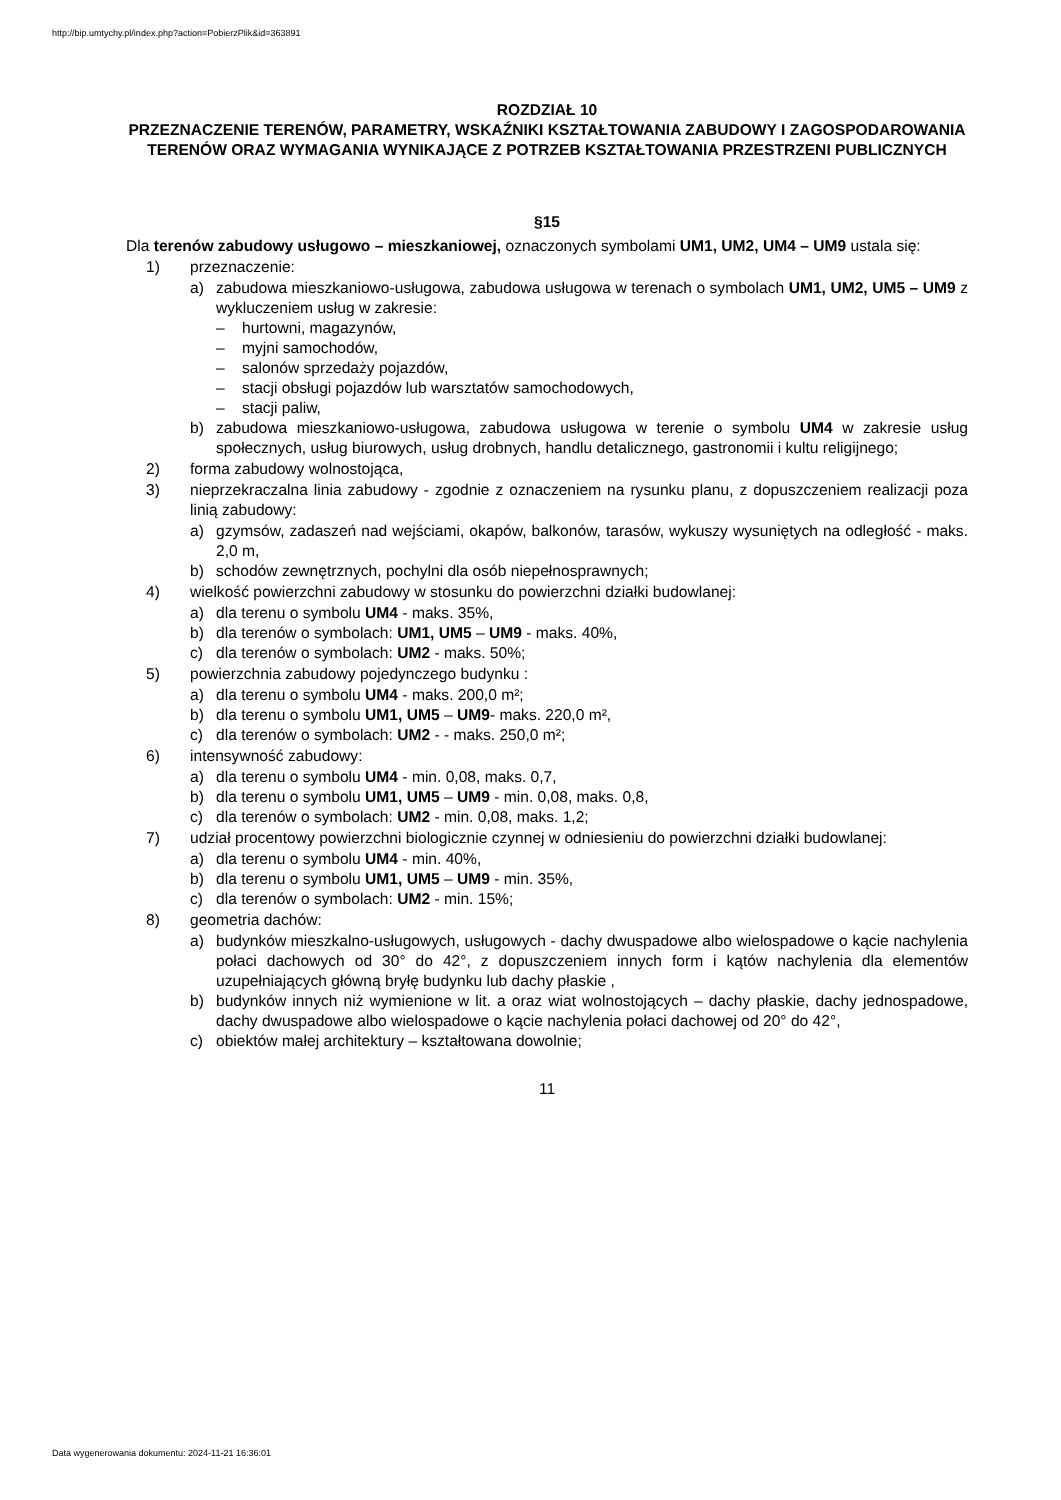http://bip.umtychy.pl/index.php?action=PobierzPlik&id=363891
ROZDZIAŁ 10
PRZEZNACZENIE TERENÓW, PARAMETRY, WSKAŹNIKI KSZTAŁTOWANIA ZABUDOWY I ZAGOSPODAROWANIA TERENÓW ORAZ WYMAGANIA WYNIKAJĄCE Z POTRZEB KSZTAŁTOWANIA PRZESTRZENI PUBLICZNYCH
§15
Dla terenów zabudowy usługowo – mieszkaniowej, oznaczonych symbolami UM1, UM2, UM4 – UM9 ustala się:
1) przeznaczenie:
a) zabudowa mieszkaniowo-usługowa, zabudowa usługowa w terenach o symbolach UM1, UM2, UM5 – UM9 z wykluczeniem usług w zakresie:
– hurtowni, magazynów,
– myjni samochodów,
– salonów sprzedaży pojazdów,
– stacji obsługi pojazdów lub warsztatów samochodowych,
– stacji paliw,
b) zabudowa mieszkaniowo-usługowa, zabudowa usługowa w terenie o symbolu UM4 w zakresie usług społecznych, usług biurowych, usług drobnych, handlu detalicznego, gastronomii i kultu religijnego;
2) forma zabudowy wolnostojąca,
3) nieprzekraczalna linia zabudowy - zgodnie z oznaczeniem na rysunku planu, z dopuszczeniem realizacji poza linią zabudowy:
a) gzymsów, zadaszeń nad wejściami, okapów, balkonów, tarasów, wykuszy wysuniętych na odległość - maks. 2,0 m,
b) schodów zewnętrznych, pochylni dla osób niepełnosprawnych;
4) wielkość powierzchni zabudowy w stosunku do powierzchni działki budowlanej:
a) dla terenu o symbolu UM4 - maks. 35%,
b) dla terenów o symbolach: UM1, UM5 – UM9 - maks. 40%,
c) dla terenów o symbolach: UM2 - maks. 50%;
5) powierzchnia zabudowy pojedynczego budynku :
a) dla terenu o symbolu UM4 - maks. 200,0 m²;
b) dla terenu o symbolu UM1, UM5 – UM9- maks. 220,0 m²,
c) dla terenów o symbolach: UM2 - - maks. 250,0 m²;
6) intensywność zabudowy:
a) dla terenu o symbolu UM4 - min. 0,08, maks. 0,7,
b) dla terenu o symbolu UM1, UM5 – UM9 - min. 0,08, maks. 0,8,
c) dla terenów o symbolach: UM2 - min. 0,08, maks. 1,2;
7) udział procentowy powierzchni biologicznie czynnej w odniesieniu do powierzchni działki budowlanej:
a) dla terenu o symbolu UM4 - min. 40%,
b) dla terenu o symbolu UM1, UM5 – UM9 - min. 35%,
c) dla terenów o symbolach: UM2 - min. 15%;
8) geometria dachów:
a) budynków mieszkalno-usługowych, usługowych - dachy dwuspadowe albo wielospadowe o kącie nachylenia połaci dachowych od 30° do 42°, z dopuszczeniem innych form i kątów nachylenia dla elementów uzupełniających główną bryłę budynku lub dachy płaskie ,
b) budynków innych niż wymienione w lit. a oraz wiat wolnostojących – dachy płaskie, dachy jednospadowe, dachy dwuspadowe albo wielospadowe o kącie nachylenia połaci dachowej od 20° do 42°,
c) obiektów małej architektury – kształtowana dowolnie;
11
Data wygenerowania dokumentu: 2024-11-21 16:36:01